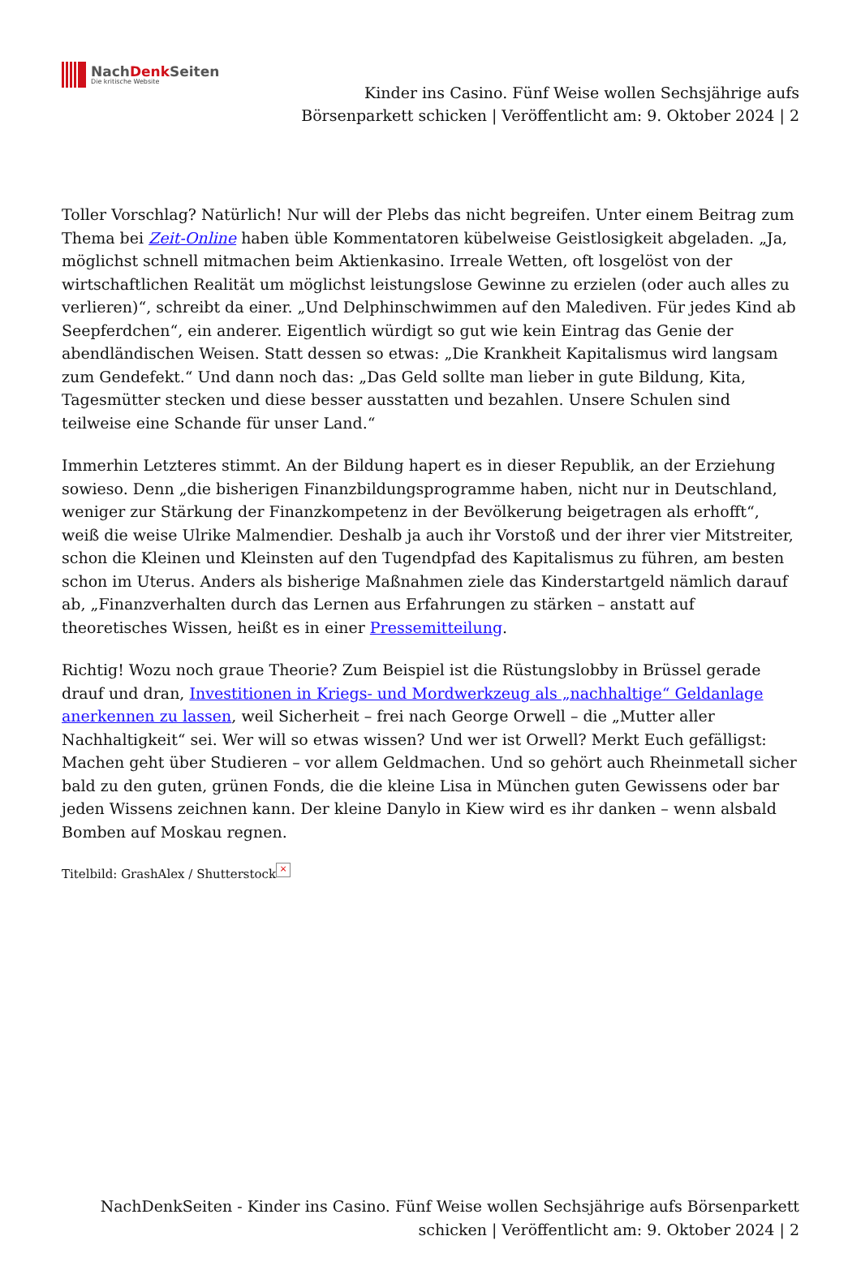NachDenk Seiten
Die kritische Website
Kinder ins Casino. Fünf Weise wollen Sechsjährige aufs
Börsenparkett schicken | Veröffentlicht am: 9. Oktober 2024 | 2
Toller Vorschlag? Natürlich! Nur will der Plebs das nicht begreifen. Unter einem Beitrag zum Thema bei Zeit-Online haben üble Kommentatoren kübelweise Geistlosigkeit abgeladen. „Ja, möglichst schnell mitmachen beim Aktienkasino. Irreale Wetten, oft losgelöst von der wirtschaftlichen Realität um möglichst leistungslose Gewinne zu erzielen (oder auch alles zu verlieren)“, schreibt da einer. „Und Delphinschwimmen auf den Malediven. Für jedes Kind ab Seepferdchen“, ein anderer. Eigentlich würdigt so gut wie kein Eintrag das Genie der abendländischen Weisen. Statt dessen so etwas: „Die Krankheit Kapitalismus wird langsam zum Gendefekt.“ Und dann noch das: „Das Geld sollte man lieber in gute Bildung, Kita, Tagesmütter stecken und diese besser ausstatten und bezahlen. Unsere Schulen sind teilweise eine Schande für unser Land.“
Immerhin Letzteres stimmt. An der Bildung hapert es in dieser Republik, an der Erziehung sowieso. Denn „die bisherigen Finanzbildungsprogramme haben, nicht nur in Deutschland, weniger zur Stärkung der Finanzkompetenz in der Bevölkerung beigetragen als erhofft“, weiß die weise Ulrike Malmendier. Deshalb ja auch ihr Vorstoß und der ihrer vier Mitstreiter, schon die Kleinen und Kleinsten auf den Tugendpfad des Kapitalismus zu führen, am besten schon im Uterus. Anders als bisherige Maßnahmen ziele das Kinderstartgeld nämlich darauf ab, „Finanzverhalten durch das Lernen aus Erfahrungen zu stärken – anstatt auf theoretisches Wissen, heißt es in einer Pressemitteilung.
Richtig! Wozu noch graue Theorie? Zum Beispiel ist die Rüstungslobby in Brüssel gerade drauf und dran, Investitionen in Kriegs- und Mordwerkzeug als „nachhaltige“ Geldanlage anerkennen zu lassen, weil Sicherheit – frei nach George Orwell – die „Mutter aller Nachhaltigkeit“ sei. Wer will so etwas wissen? Und wer ist Orwell? Merkt Euch gefälligst: Machen geht über Studieren – vor allem Geldmachen. Und so gehört auch Rheinmetall sicher bald zu den guten, grünen Fonds, die die kleine Lisa in München guten Gewissens oder bar jeden Wissens zeichnen kann. Der kleine Danylo in Kiew wird es ihr danken – wenn alsbald Bomben auf Moskau regnen.
Titelbild: GrashAlex / Shutterstock ×
NachDenkSeiten - Kinder ins Casino. Fünf Weise wollen Sechsjährige aufs Börsenparkett schicken | Veröffentlicht am: 9. Oktober 2024 | 2